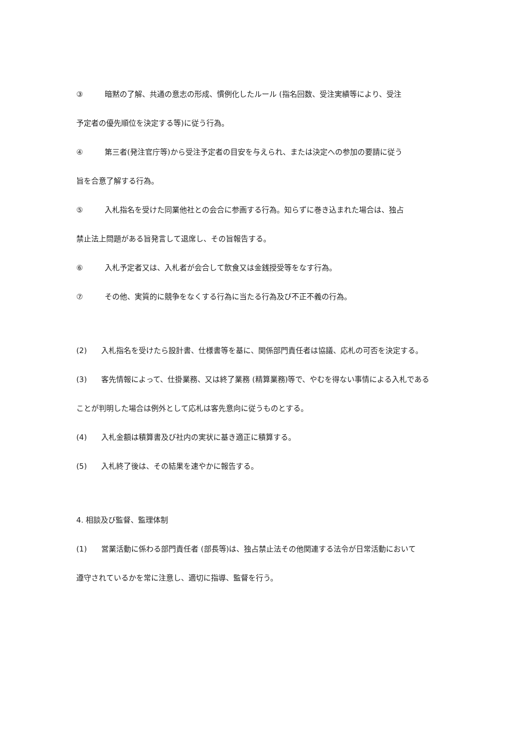③ 暗黙の了解、共通の意志の形成、慣例化したルール (指名回数、受注実績等により、受注
予定者の優先順位を決定する等)に従う行為。
④ 第三者(発注官庁等)から受注予定者の目安を与えられ、または決定への参加の要請に従う
旨を合意了解する行為。
⑤ 入札指名を受けた同業他社との会合に参画する行為。知らずに巻き込まれた場合は、独占
禁止法上問題がある旨発言して退席し、その旨報告する。
⑥ 入札予定者又は、入札者が会合して飲食又は金銭授受等をなす行為。
⑦ その他、実質的に競争をなくする行為に当たる行為及び不正不義の行為。
(2) 入札指名を受けたら設計書、仕様書等を基に、関係部門責任者は協議、応札の可否を決定する。
(3) 客先情報によって、仕掛業務、又は終了業務 (精算業務)等で、やむを得ない事情による入札である
ことが判明した場合は例外として応札は客先意向に従うものとする。
(4) 入札金額は積算書及び社内の実状に基き適正に積算する。
(5) 入札終了後は、その結果を速やかに報告する。
4. 相談及び監督、監理体制
(1) 営業活動に係わる部門責任者 (部長等)は、独占禁止法その他関連する法令が日常活動において
遵守されているかを常に注意し、適切に指導、監督を行う。